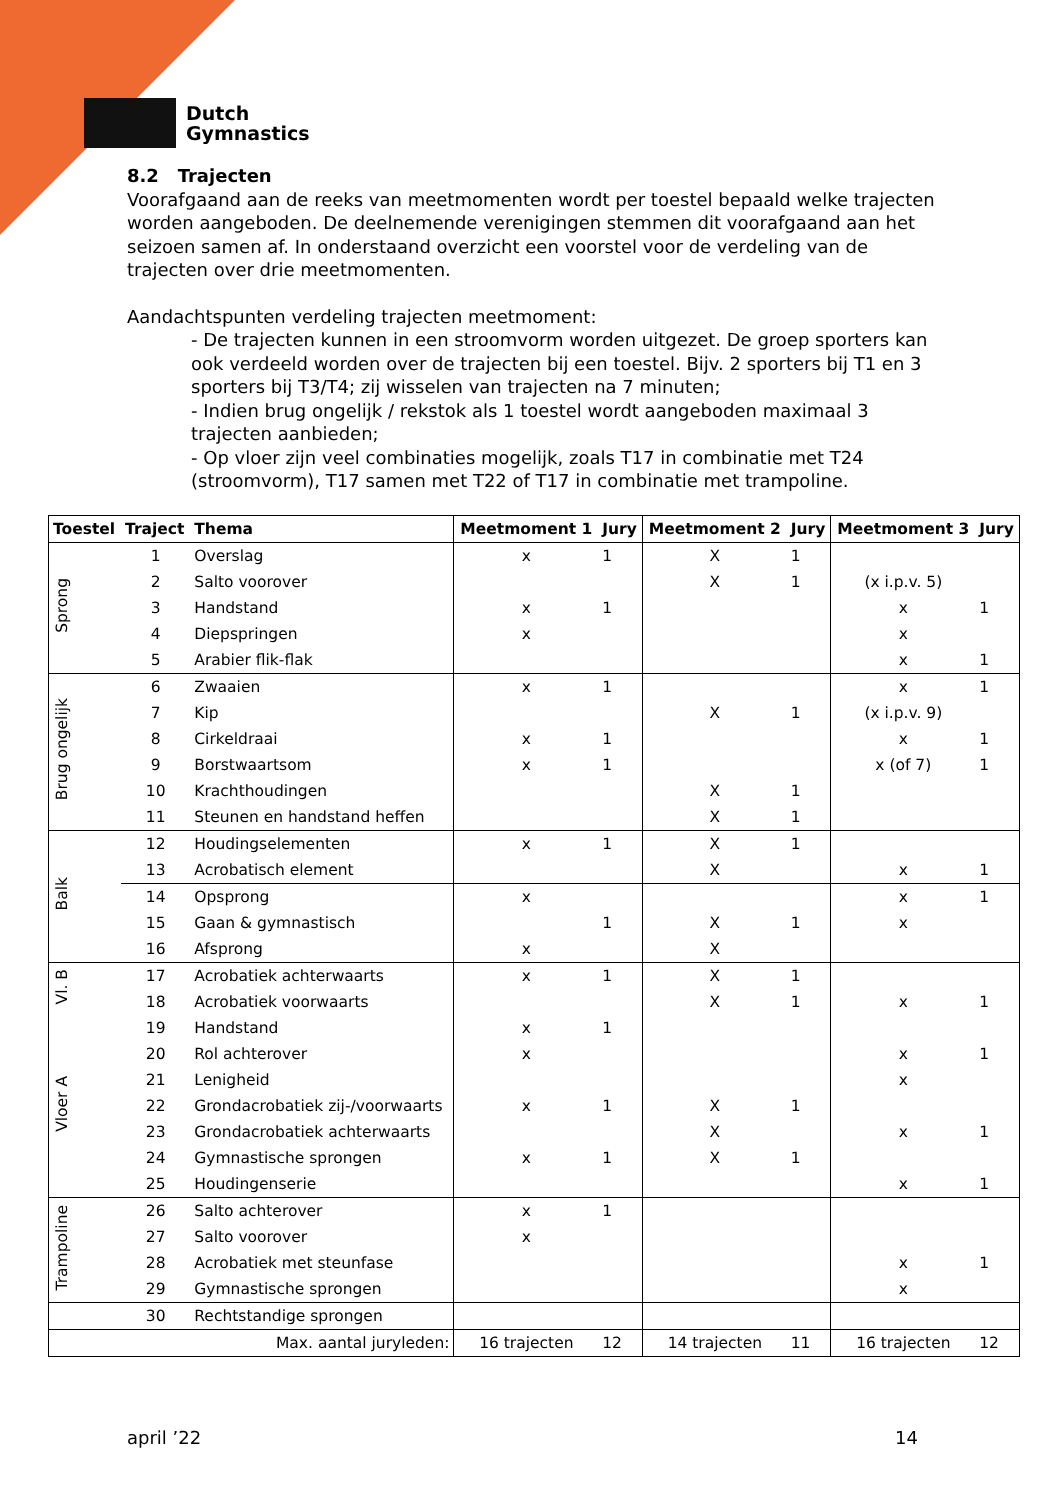Dutch
Gymnastics
8.2 Trajecten
Voorafgaand aan de reeks van meetmomenten wordt per toestel bepaald welke trajecten worden aangeboden. De deelnemende verenigingen stemmen dit voorafgaand aan het seizoen samen af. In onderstaand overzicht een voorstel voor de verdeling van de trajecten over drie meetmomenten.
Aandachtspunten verdeling trajecten meetmoment:
- De trajecten kunnen in een stroomvorm worden uitgezet. De groep sporters kan ook verdeeld worden over de trajecten bij een toestel. Bijv. 2 sporters bij T1 en 3 sporters bij T3/T4; zij wisselen van trajecten na 7 minuten;
- Indien brug ongelijk / rekstok als 1 toestel wordt aangeboden maximaal 3 trajecten aanbieden;
- Op vloer zijn veel combinaties mogelijk, zoals T17 in combinatie met T24 (stroomvorm), T17 samen met T22 of T17 in combinatie met trampoline.
| Toestel | Traject | Thema | Meetmoment 1 | Jury | Meetmoment 2 | Jury | Meetmoment 3 | Jury |
| --- | --- | --- | --- | --- | --- | --- | --- | --- |
| Sprong | 1 | Overslag | x | 1 | X | 1 | | |
| | 2 | Salto voorover | | | X | 1 | (x i.p.v. 5) | |
| | 3 | Handstand | x | 1 | | | x | 1 |
| | 4 | Diepspringen | x | | | | x | |
| | 5 | Arabier flik-flak | | | | | x | 1 |
| Brug ongelijk | 6 | Zwaaien | x | 1 | | | x | 1 |
| | 7 | Kip | | | X | 1 | (x i.p.v. 9) | |
| | 8 | Cirkeldraai | x | 1 | | | x | 1 |
| | 9 | Borstwaartsom | x | 1 | | | x (of 7) | 1 |
| | 10 | Krachthoudingen | | | X | 1 | | |
| | 11 | Steunen en handstand heffen | | | X | 1 | | |
| Balk | 12 | Houdingselementen | x | 1 | X | 1 | | |
| | 13 | Acrobatisch element | | | X | | x | 1 |
| | 14 | Opsprong | x | | | | x | 1 |
| | 15 | Gaan & gymnastisch | | 1 | X | 1 | x | |
| | 16 | Afsprong | x | | X | | | |
| Vl. B | 17 | Acrobatiek achterwaarts | x | 1 | X | 1 | | |
| | 18 | Acrobatiek voorwaarts | | | X | 1 | x | 1 |
| Vloer A | 19 | Handstand | x | 1 | | | | |
| | 20 | Rol achterover | x | | | | x | 1 |
| | 21 | Lenigheid | | | | | x | |
| | 22 | Grondacrobatiek zij-/voorwaarts | x | 1 | X | 1 | | |
| | 23 | Grondacrobatiek achterwaarts | | | X | | x | 1 |
| | 24 | Gymnastische sprongen | x | 1 | X | 1 | | |
| | 25 | Houdingenserie | | | | | x | 1 |
| Trampoline | 26 | Salto achterover | x | 1 | | | | |
| | 27 | Salto voorover | x | | | | | |
| | 28 | Acrobatiek met steunfase | | | | | x | 1 |
| | 29 | Gymnastische sprongen | | | | | x | |
| | 30 | Rechtstandige sprongen | | | | | | |
| Max. aantal juryleden: | | | 16 trajecten | 12 | 14 trajecten | 11 | 16 trajecten | 12 |
april ’22 14